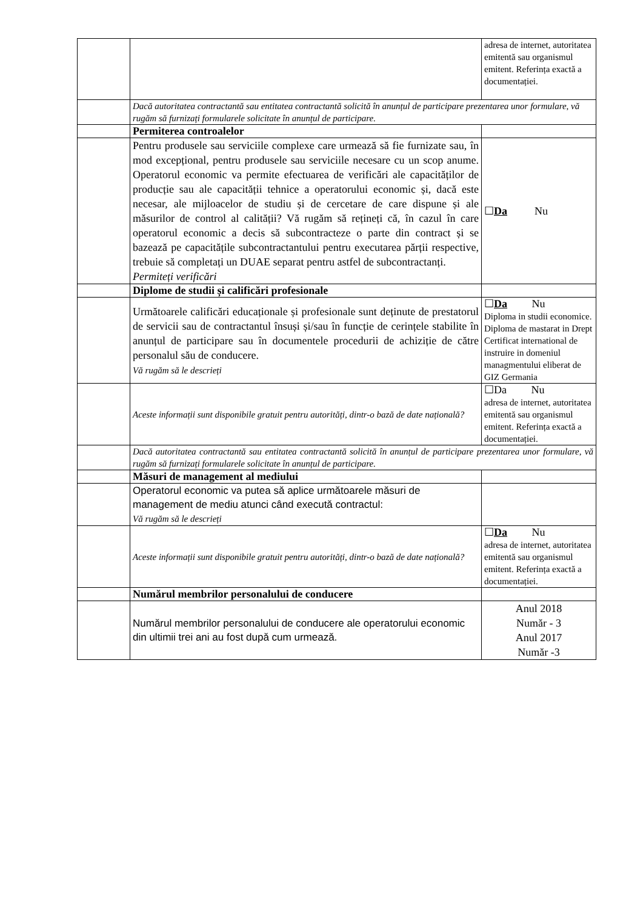| | | adresa de internet, autoritatea emitentă sau organismul emitent. Referința exactă a documentației. |
| | Dacă autoritatea contractantă sau entitatea contractantă solicită în anunțul de participare prezentarea unor formulare, vă rugăm să furnizați formularele solicitate în anunțul de participare. | |
| | Permiterea controalelor | |
| | Pentru produsele sau serviciile complexe care urmează să fie furnizate sau, în mod excepțional, pentru produsele sau serviciile necesare cu un scop anume. Operatorul economic va permite efectuarea de verificări ale capacităților de producție sau ale capacității tehnice a operatorului economic și, dacă este necesar, ale mijloacelor de studiu și de cercetare de care dispune și ale măsurilor de control al calității? Vă rugăm să rețineți că, în cazul în care operatorul economic a decis să subcontracteze o parte din contract și se bazează pe capacitățile subcontractantului pentru executarea părții respective, trebuie să completați un DUAE separat pentru astfel de subcontractanți. Permiteți verificări | ☐ Da Nu |
| | Diplome de studii și calificări profesionale | |
| | Următoarele calificări educaționale și profesionale sunt deținute de prestatorul de servicii sau de contractantul însuși și/sau în funcție de cerințele stabilite în anunțul de participare sau în documentele procedurii de achiziție de către personalul său de conducere. Vă rugăm să le descrieți | ☐ Da Nu Diploma in studii economice. Diploma de mastarat in Drept Certificat international de instruire in domeniul managmentului eliberat de GIZ Germania |
| | Aceste informații sunt disponibile gratuit pentru autorități, dintr-o bază de date națională? | ☐Da Nu adresa de internet, autoritatea emitentă sau organismul emitent. Referința exactă a documentației. |
| | Dacă autoritatea contractantă sau entitatea contractantă solicită în anunțul de participare prezentarea unor formulare, vă rugăm să furnizați formularele solicitate în anunțul de participare. | |
| | Măsuri de management al mediului | |
| | Operatorul economic va putea să aplice următoarele măsuri de management de mediu atunci când execută contractul: Vă rugăm să le descrieți | |
| | Aceste informații sunt disponibile gratuit pentru autorități, dintr-o bază de date națională? | ☐ Da Nu adresa de internet, autoritatea emitentă sau organismul emitent. Referința exactă a documentației. |
| | Numărul membrilor personalului de conducere | |
| | Numărul membrilor personalului de conducere ale operatorului economic din ultimii trei ani au fost după cum urmează. | Anul 2018 Număr - 3 Anul 2017 Număr -3 |